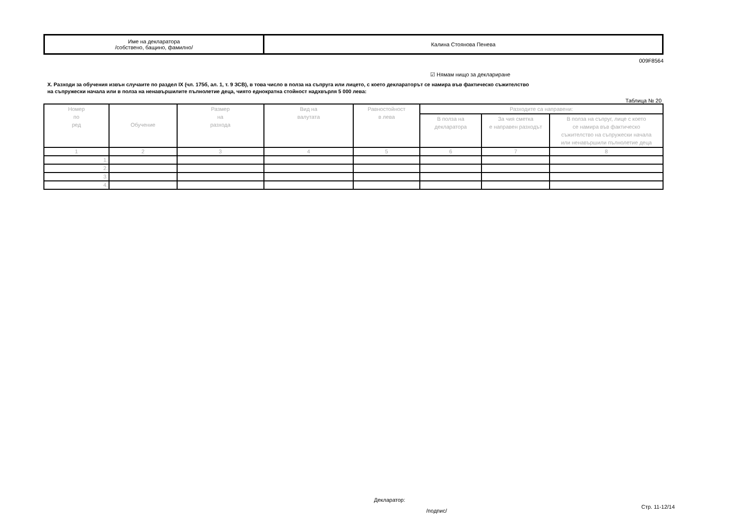| Име на декларатора /собствено, бащино, фамилно/ | Калина Стоянова Пенева |
009F8564
☑ Нямам нищо за деклариране
X. Разходи за обучения извън случаите по раздел IX (чл. 175б, ал. 1, т. 9 ЗСВ), в това число в полза на съпруга или лицето, с което декларатoрът се намира във фактическо съжителство
на съпружески начала или в полза на ненавършилите пълнолетие деца, чиято еднократна стойност надхвърля 5 000 лева:
Таблица № 20
| Номер по ред | Обучение | Размер на разхода | Вид на валутата | Равностойност в лева | Разходите са направени: | | |
| --- | --- | --- | --- | --- | --- | --- | --- |
| | | | | | В полза на декларатора | За чия сметка е направен разходът | В полза на съпруг, лице с което се намира във фактическо съжителство на съпружески начала или ненавършили пълнолетие деца |
| 1 | 2 | 3 | 4 | 5 | 6 | 7 | 8 |
| 1. | | | | | | | |
| 2. | | | | | | | |
| 3. | | | | | | | |
| 4. | | | | | | | |
Декларатор:
/подпис/
Стр. 11-12/14